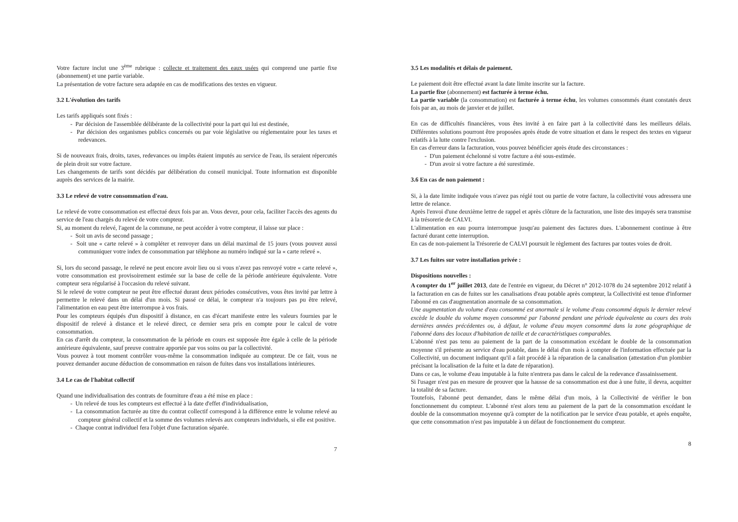Votre facture inclut une 3<sup>ème</sup> rubrique : collecte et traitement des eaux usées qui comprend une partie fixe (abonnement) et une partie variable.
La présentation de votre facture sera adaptée en cas de modifications des textes en vigueur.
3.2 L'évolution des tarifs
Les tarifs appliqués sont fixés :
- Par décision de l'assemblée délibérante de la collectivité pour la part qui lui est destinée,
- Par décision des organismes publics concernés ou par voie législative ou réglementaire pour les taxes et redevances.
Si de nouveaux frais, droits, taxes, redevances ou impôts étaient imputés au service de l'eau, ils seraient répercutés de plein droit sur votre facture.
Les changements de tarifs sont décidés par délibération du conseil municipal. Toute information est disponible auprès des services de la mairie.
3.3 Le relevé de votre consommation d'eau.
Le relevé de votre consommation est effectué deux fois par an. Vous devez, pour cela, faciliter l'accès des agents du service de l'eau chargés du relevé de votre compteur.
Si, au moment du relevé, l'agent de la commune, ne peut accéder à votre compteur, il laisse sur place :
- Soit un avis de second passage ;
- Soit une « carte relevé » à compléter et renvoyer dans un délai maximal de 15 jours (vous pouvez aussi communiquer votre index de consommation par téléphone au numéro indiqué sur la « carte relevé ».
Si, lors du second passage, le relevé ne peut encore avoir lieu ou si vous n'avez pas renvoyé votre « carte relevé », votre consommation est provisoirement estimée sur la base de celle de la période antérieure équivalente. Votre compteur sera régularisé à l'occasion du relevé suivant.
Si le relevé de votre compteur ne peut être effectué durant deux périodes consécutives, vous êtes invité par lettre à permettre le relevé dans un délai d'un mois. Si passé ce délai, le compteur n'a toujours pas pu être relevé, l'alimentation en eau peut être interrompue à vos frais.
Pour les compteurs équipés d'un dispositif à distance, en cas d'écart manifeste entre les valeurs fournies par le dispositif de relevé à distance et le relevé direct, ce dernier sera pris en compte pour le calcul de votre consommation.
En cas d'arrêt du compteur, la consommation de la période en cours est supposée être égale à celle de la période antérieure équivalente, sauf preuve contraire apportée par vos soins ou par la collectivité.
Vous pouvez à tout moment contrôler vous-même la consommation indiquée au compteur. De ce fait, vous ne pouvez demander aucune déduction de consommation en raison de fuites dans vos installations intérieures.
3.4 Le cas de l'habitat collectif
Quand une individualisation des contrats de fourniture d'eau a été mise en place :
- Un relevé de tous les compteurs est effectué à la date d'effet d'individualisation,
- La consommation facturée au titre du contrat collectif correspond à la différence entre le volume relevé au compteur général collectif et la somme des volumes relevés aux compteurs individuels, si elle est positive.
- Chaque contrat individuel fera l'objet d'une facturation séparée.
7
3.5 Les modalités et délais de paiement.
Le paiement doit être effectué avant la date limite inscrite sur la facture.
La partie fixe (abonnement) est facturée à terme échu.
La partie variable (la consommation) est facturée à terme échu, les volumes consommés étant constatés deux fois par an, au mois de janvier et de juillet.
En cas de difficultés financières, vous êtes invité à en faire part à la collectivité dans les meilleurs délais. Différentes solutions pourront être proposées après étude de votre situation et dans le respect des textes en vigueur relatifs à la lutte contre l'exclusion.
En cas d'erreur dans la facturation, vous pouvez bénéficier après étude des circonstances :
- D'un paiement échelonné si votre facture a été sous-estimée.
- D'un avoir si votre facture a été surestimée.
3.6 En cas de non paiement :
Si, à la date limite indiquée vous n'avez pas réglé tout ou partie de votre facture, la collectivité vous adressera une lettre de relance.
Après l'envoi d'une deuxième lettre de rappel et après clôture de la facturation, une liste des impayés sera transmise à la trésorerie de CALVI.
L'alimentation en eau pourra interrompue jusqu'au paiement des factures dues. L'abonnement continue à être facturé durant cette interruption.
En cas de non-paiement la Trésorerie de CALVI poursuit le règlement des factures par toutes voies de droit.
3.7 Les fuites sur votre installation privée :
Dispositions nouvelles :
A compter du 1<sup>er</sup> juillet 2013, date de l'entrée en vigueur, du Décret n° 2012-1078 du 24 septembre 2012 relatif à la facturation en cas de fuites sur les canalisations d'eau potable après compteur, la Collectivité est tenue d'informer l'abonné en cas d'augmentation anormale de sa consommation.
Une augmentation du volume d'eau consommé est anormale si le volume d'eau consommé depuis le dernier relevé excède le double du volume moyen consommé par l'abonné pendant une période équivalente au cours des trois dernières années précédentes ou, à défaut, le volume d'eau moyen consommé dans la zone géographique de l'abonné dans des locaux d'habitation de taille et de caractéristiques comparables.
L'abonné n'est pas tenu au paiement de la part de la consommation excédant le double de la consommation moyenne s'il présente au service d'eau potable, dans le délai d'un mois à compter de l'information effectuée par la Collectivité, un document indiquant qu'il a fait procédé à la réparation de la canalisation (attestation d'un plombier précisant la localisation de la fuite et la date de réparation).
Dans ce cas, le volume d'eau imputable à la fuite n'entrera pas dans le calcul de la redevance d'assainissement.
Si l'usager n'est pas en mesure de prouver que la hausse de sa consommation est due à une fuite, il devra, acquitter la totalité de sa facture.
Toutefois, l'abonné peut demander, dans le même délai d'un mois, à la Collectivité de vérifier le bon fonctionnement du compteur. L'abonné n'est alors tenu au paiement de la part de la consommation excédant le double de la consommation moyenne qu'à compter de la notification par le service d'eau potable, et après enquête, que cette consommation n'est pas imputable à un défaut de fonctionnement du compteur.
8